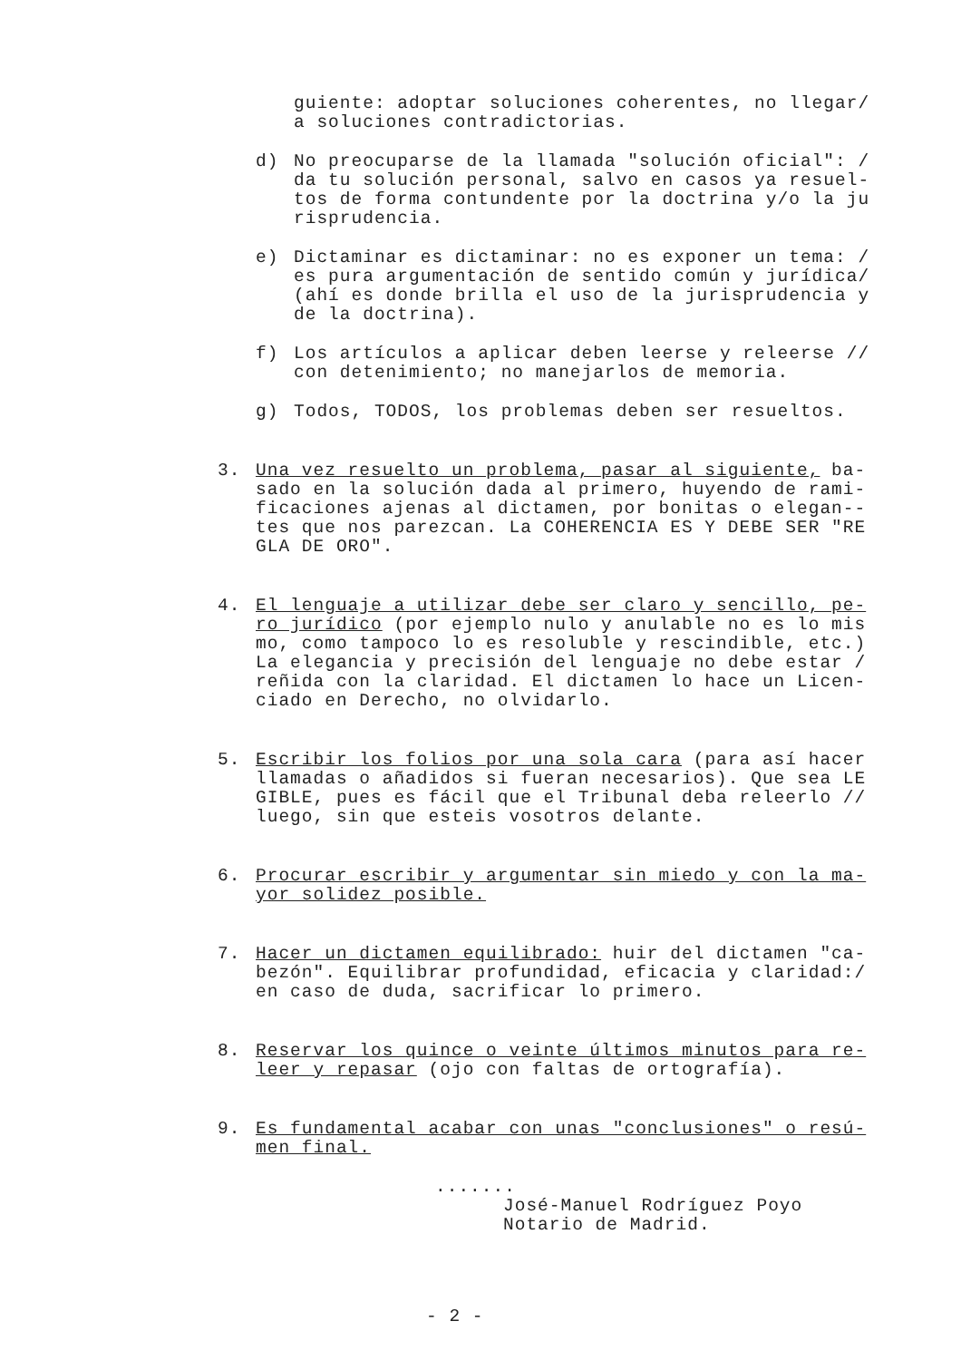guiente: adoptar soluciones coherentes, no llegar/
a soluciones contradictorias.
d) No preocuparse de la llamada "solución oficial": /
da tu solución personal, salvo en casos ya resuel-
tos de forma contundente por la doctrina y/o la ju
risprudencia.
e) Dictaminar es dictaminar: no es exponer un tema: /
es pura argumentación de sentido común y jurídica/
(ahí es donde brilla el uso de la jurisprudencia y
de la doctrina).
f) Los artículos a aplicar deben leerse y releerse //
con detenimiento; no manejarlos de memoria.
g) Todos, TODOS, los problemas deben ser resueltos.
3. Una vez resuelto un problema, pasar al siguiente, ba-
sado en la solución dada al primero, huyendo de rami-
ficaciones ajenas al dictamen, por bonitas o elegan--
tes que nos parezcan. La COHERENCIA ES Y DEBE SER "RE
GLA DE ORO".
4. El lenguaje a utilizar debe ser claro y sencillo, pe-
ro jurídico (por ejemplo nulo y anulable no es lo mis
mo, como tampoco lo es resoluble y rescindible, etc.)
La elegancia y precisión del lenguaje no debe estar /
reñida con la claridad. El dictamen lo hace un Licen-
ciado en Derecho, no olvidarlo.
5. Escribir los folios por una sola cara (para así hacer
llamadas o añadidos si fueran necesarios). Que sea LE
GIBLE, pues es fácil que el Tribunal deba releerlo //
luego, sin que esteis vosotros delante.
6. Procurar escribir y argumentar sin miedo y con la ma-
yor solidez posible.
7. Hacer un dictamen equilibrado: huir del dictamen "ca-
bezón". Equilibrar profundidad, eficacia y claridad:/
en caso de duda, sacrificar lo primero.
8. Reservar los quince o veinte últimos minutos para re-
leer y repasar (ojo con faltas de ortografía).
9. Es fundamental acabar con unas "conclusiones" o resú-
men final.
.......
José-Manuel Rodríguez Poyo
Notario de Madrid.
- 2 -